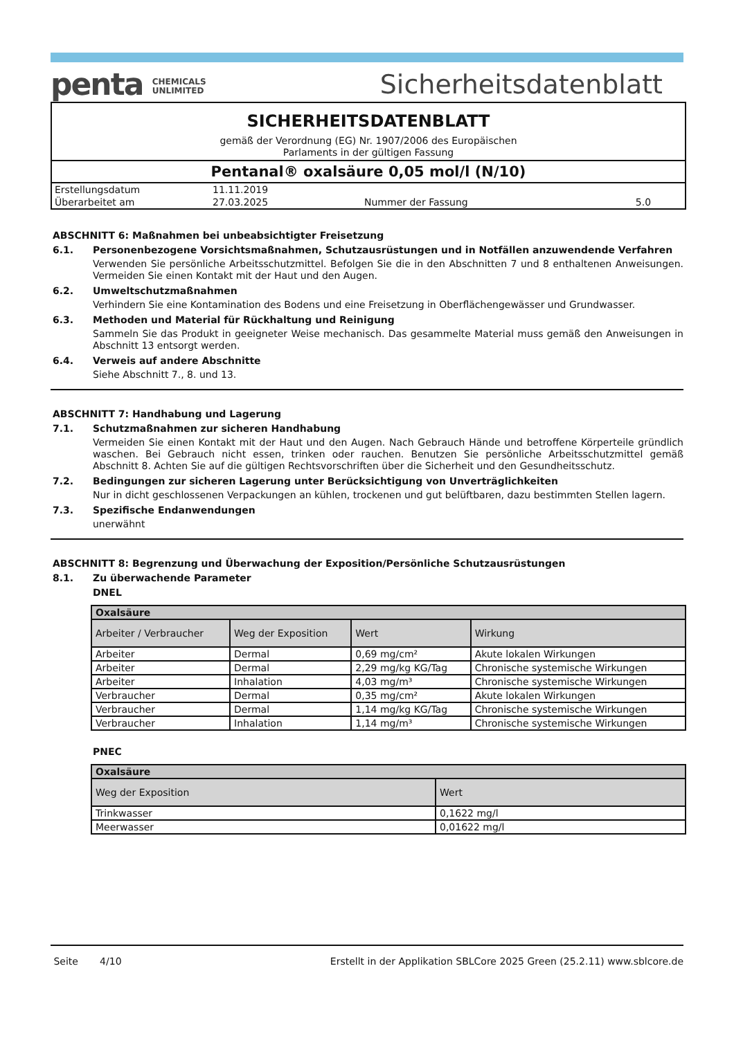penta CHEMICALS
UNLIMITED
Sicherheitsdatenblatt
SICHERHEITSDATENBLATT
gemäß der Verordnung (EG) Nr. 1907/2006 des Europäischen
Parlaments in der gültigen Fassung
Pentanal® oxalsäure 0,05 mol/l (N/10)
| Erstellungsdatum | 11.11.2019 | | |
| Überarbeitet am | 27.03.2025 | Nummer der Fassung | 5.0 |
ABSCHNITT 6: Maßnahmen bei unbeabsichtigter Freisetzung
6.1. Personenbezogene Vorsichtsmaßnahmen, Schutzausrüstungen und in Notfällen anzuwendende Verfahren
Verwenden Sie persönliche Arbeitsschutzmittel. Befolgen Sie die in den Abschnitten 7 und 8 enthaltenen Anweisungen. Vermeiden Sie einen Kontakt mit der Haut und den Augen.
6.2. Umweltschutzmaßnahmen
Verhindern Sie eine Kontamination des Bodens und eine Freisetzung in Oberflächengewässer und Grundwasser.
6.3. Methoden und Material für Rückhaltung und Reinigung
Sammeln Sie das Produkt in geeigneter Weise mechanisch. Das gesammelte Material muss gemäß den Anweisungen in Abschnitt 13 entsorgt werden.
6.4. Verweis auf andere Abschnitte
Siehe Abschnitt 7., 8. und 13.
ABSCHNITT 7: Handhabung und Lagerung
7.1. Schutzmaßnahmen zur sicheren Handhabung
Vermeiden Sie einen Kontakt mit der Haut und den Augen. Nach Gebrauch Hände und betroffene Körperteile gründlich waschen. Bei Gebrauch nicht essen, trinken oder rauchen. Benutzen Sie persönliche Arbeitsschutzmittel gemäß Abschnitt 8. Achten Sie auf die gültigen Rechtsvorschriften über die Sicherheit und den Gesundheitsschutz.
7.2. Bedingungen zur sicheren Lagerung unter Berücksichtigung von Unverträglichkeiten
Nur in dicht geschlossenen Verpackungen an kühlen, trockenen und gut belüftbaren, dazu bestimmten Stellen lagern.
7.3. Spezifische Endanwendungen
unerwähnt
ABSCHNITT 8: Begrenzung und Überwachung der Exposition/Persönliche Schutzausrüstungen
8.1. Zu überwachende Parameter
DNEL
| Oxalsäure | | | |
| Arbeiter / Verbraucher | Weg der Exposition | Wert | Wirkung |
| Arbeiter | Dermal | 0,69 mg/cm² | Akute lokalen Wirkungen |
| Arbeiter | Dermal | 2,29 mg/kg KG/Tag | Chronische systemische Wirkungen |
| Arbeiter | Inhalation | 4,03 mg/m³ | Chronische systemische Wirkungen |
| Verbraucher | Dermal | 0,35 mg/cm² | Akute lokalen Wirkungen |
| Verbraucher | Dermal | 1,14 mg/kg KG/Tag | Chronische systemische Wirkungen |
| Verbraucher | Inhalation | 1,14 mg/m³ | Chronische systemische Wirkungen |
PNEC
| Oxalsäure | |
| Weg der Exposition | Wert |
| Trinkwasser | 0,1622 mg/l |
| Meerwasser | 0,01622 mg/l |
Seite 4/10 Erstellt in der Applikation SBLCore 2025 Green (25.2.11) www.sblcore.de